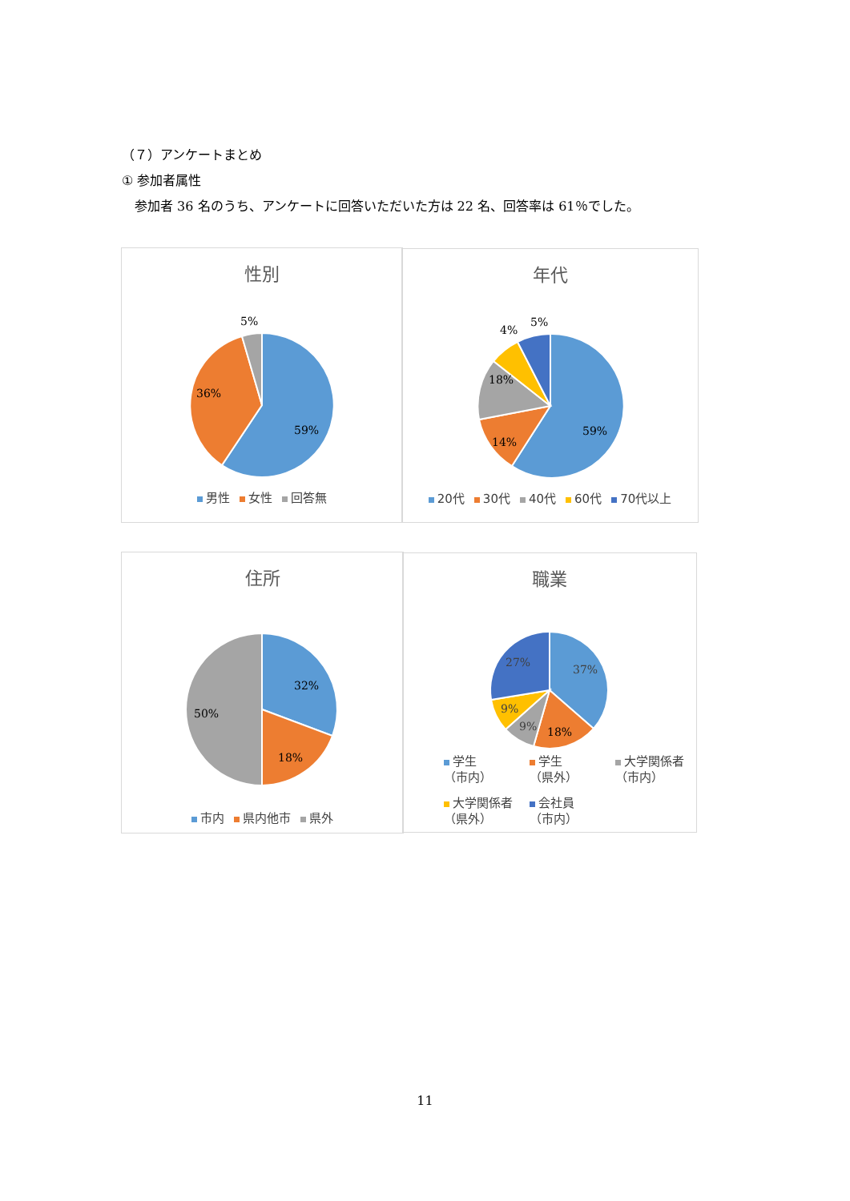（７）アンケートまとめ
① 参加者属性
　参加者 36 名のうち、アンケートに回答いただいた方は 22 名、回答率は 61％でした。
性別
59%
36%
5%
男性 女性 回答無
年代
59%
14%
18%
4%
5%
20代 30代 40代 60代 70代以上
住所
32%
18%
50%
市内 県内他市 県外
職業
37%
18%
9%
9%
27%
学生
（市内） 学生
（県外） 大学関係者
（市内）
大学関係者
（県外） 会社員
（市内）
11